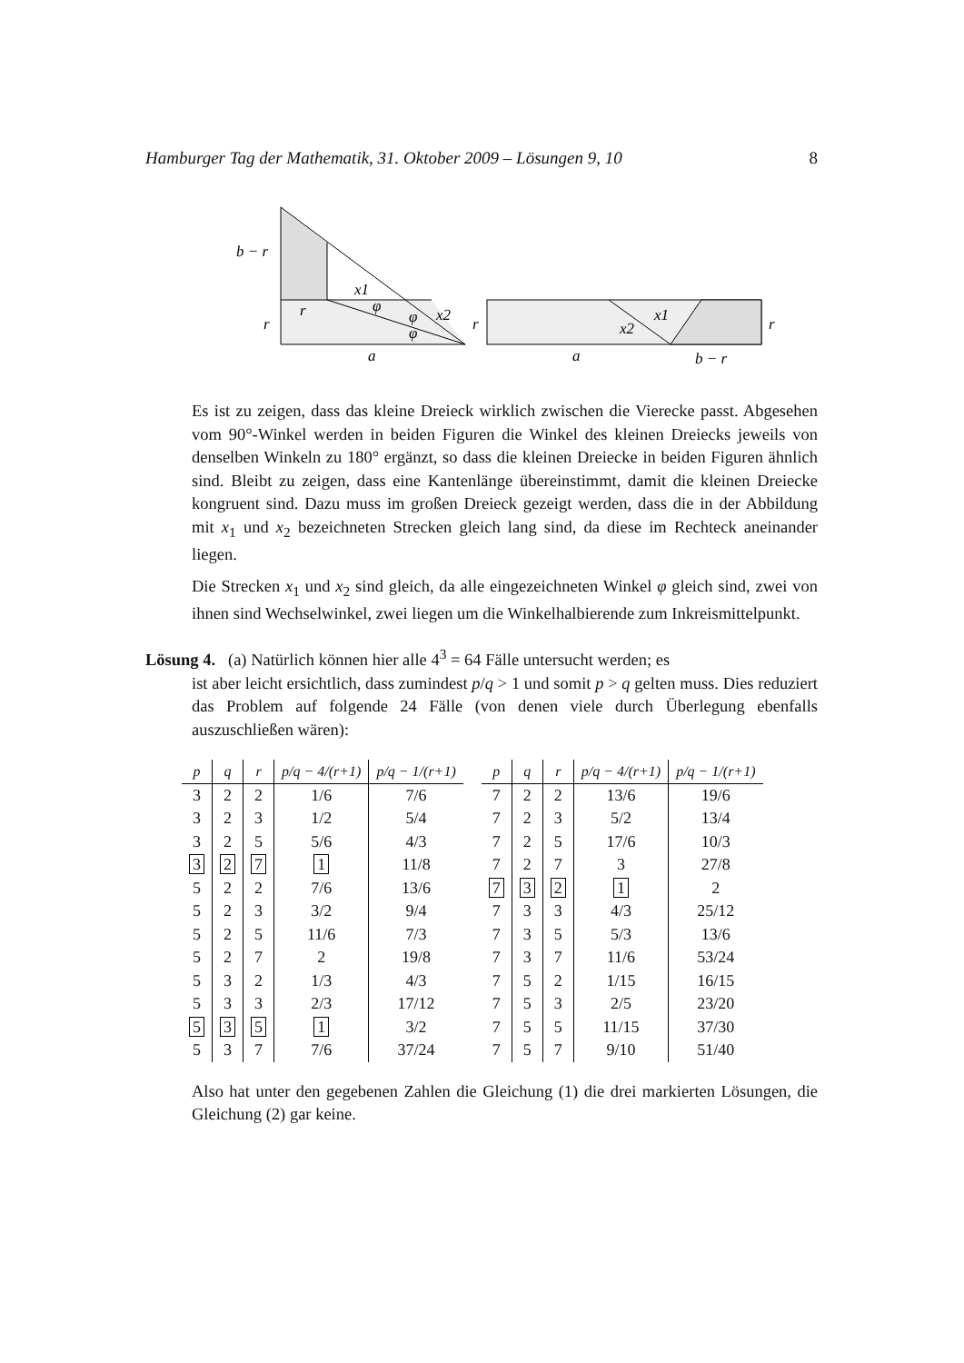Hamburger Tag der Mathematik, 31. Oktober 2009 – Lösungen 9, 10 8
b − r
r
r
x1
φ
φ
φ
x2
a
r
x1
x2
r
a
b − r
Es ist zu zeigen, dass das kleine Dreieck wirklich zwischen die Vierecke passt. Abgesehen vom 90°-Winkel werden in beiden Figuren die Winkel des kleinen Dreiecks jeweils von denselben Winkeln zu 180° ergänzt, so dass die kleinen Dreiecke in beiden Figuren ähnlich sind. Bleibt zu zeigen, dass eine Kantenlänge übereinstimmt, damit die kleinen Dreiecke kongruent sind. Dazu muss im großen Dreieck gezeigt werden, dass die in der Abbildung mit x<sub>1</sub> und x<sub>2</sub> bezeichneten Strecken gleich lang sind, da diese im Rechteck aneinander liegen.
Die Strecken x<sub>1</sub> und x<sub>2</sub> sind gleich, da alle eingezeichneten Winkel φ gleich sind, zwei von ihnen sind Wechselwinkel, zwei liegen um die Winkelhalbierende zum Inkreismittelpunkt.
Lösung 4. (a) Natürlich können hier alle 4<sup>3</sup> = 64 Fälle untersucht werden; es
ist aber leicht ersichtlich, dass zumindest p/q > 1 und somit p > q gelten muss. Dies reduziert das Problem auf folgende 24 Fälle (von denen viele durch Überlegung ebenfalls auszuschließen wären):
| p | q | r | p/q − 4/(r+1) | p/q − 1/(r+1) |
| --- | --- | --- | --- | --- |
| 3 | 2 | 2 | 1/6 | 7/6 |
| 3 | 2 | 3 | 1/2 | 5/4 |
| 3 | 2 | 5 | 5/6 | 4/3 |
| 3 | 2 | 7 | 1 | 11/8 |
| 5 | 2 | 2 | 7/6 | 13/6 |
| 5 | 2 | 3 | 3/2 | 9/4 |
| 5 | 2 | 5 | 11/6 | 7/3 |
| 5 | 2 | 7 | 2 | 19/8 |
| 5 | 3 | 2 | 1/3 | 4/3 |
| 5 | 3 | 3 | 2/3 | 17/12 |
| 5 | 3 | 5 | 1 | 3/2 |
| 5 | 3 | 7 | 7/6 | 37/24 |
| p | q | r | p/q − 4/(r+1) | p/q − 1/(r+1) |
| --- | --- | --- | --- | --- |
| 7 | 2 | 2 | 13/6 | 19/6 |
| 7 | 2 | 3 | 5/2 | 13/4 |
| 7 | 2 | 5 | 17/6 | 10/3 |
| 7 | 2 | 7 | 3 | 27/8 |
| 7 | 3 | 2 | 1 | 2 |
| 7 | 3 | 3 | 4/3 | 25/12 |
| 7 | 3 | 5 | 5/3 | 13/6 |
| 7 | 3 | 7 | 11/6 | 53/24 |
| 7 | 5 | 2 | 1/15 | 16/15 |
| 7 | 5 | 3 | 2/5 | 23/20 |
| 7 | 5 | 5 | 11/15 | 37/30 |
| 7 | 5 | 7 | 9/10 | 51/40 |
Also hat unter den gegebenen Zahlen die Gleichung (1) die drei markierten Lösungen, die Gleichung (2) gar keine.